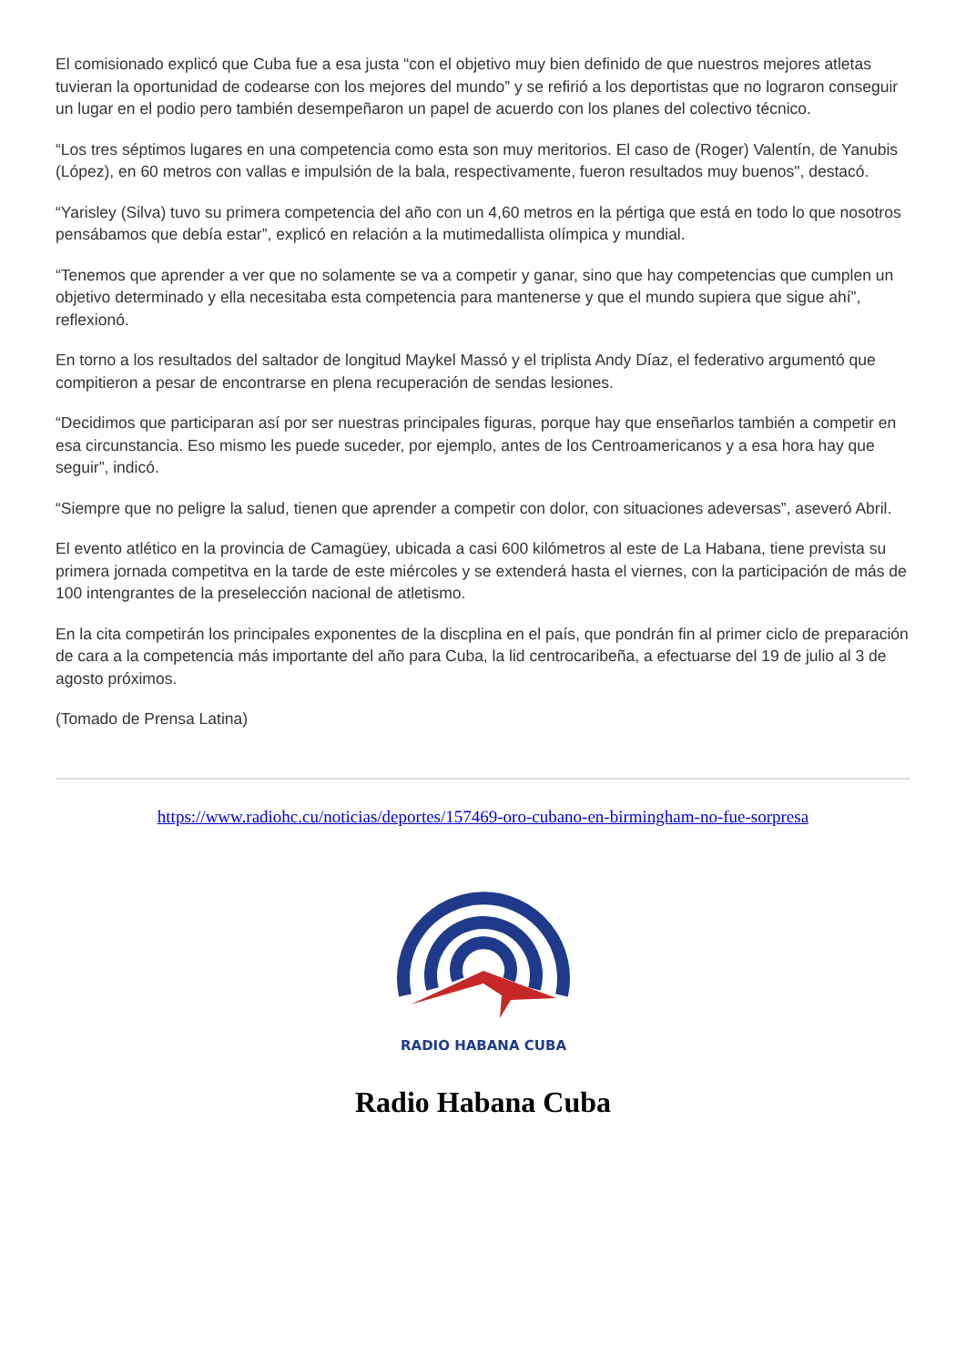El comisionado explicó que Cuba fue a esa justa “con el objetivo muy bien definido de que nuestros mejores atletas tuvieran la oportunidad de codearse con los mejores del mundo” y se refirió a los deportistas que no lograron conseguir un lugar en el podio pero también desempeñaron un papel de acuerdo con los planes del colectivo técnico.
“Los tres séptimos lugares en una competencia como esta son muy meritorios. El caso de (Roger) Valentín, de Yanubis (López), en 60 metros con vallas e impulsión de la bala, respectivamente, fueron resultados muy buenos", destacó.
“Yarisley (Silva) tuvo su primera competencia del año con un 4,60 metros en la pértiga que está en todo lo que nosotros pensábamos que debía estar”, explicó en relación a la mutimedallista olímpica y mundial.
“Tenemos que aprender a ver que no solamente se va a competir y ganar, sino que hay competencias que cumplen un objetivo determinado y ella necesitaba esta competencia para mantenerse y que el mundo supiera que sigue ahí”, reflexionó.
En torno a los resultados del saltador de longitud Maykel Massó y el triplista Andy Díaz, el federativo argumentó que compitieron a pesar de encontrarse en plena recuperación de sendas lesiones.
“Decidimos que participaran así por ser nuestras principales figuras, porque hay que enseñarlos también a competir en esa circunstancia. Eso mismo les puede suceder, por ejemplo, antes de los Centroamericanos y a esa hora hay que seguir”, indicó.
“Siempre que no peligre la salud, tienen que aprender a competir con dolor, con situaciones adeversas”, aseveró Abril.
El evento atlético en la provincia de Camagüey, ubicada a casi 600 kilómetros al este de La Habana, tiene prevista su primera jornada competitva en la tarde de este miércoles y se extenderá hasta el viernes, con la participación de más de 100 intengrantes de la preselección nacional de atletismo.
En la cita competirán los principales exponentes de la discplina en el país, que pondrán fin al primer ciclo de preparación de cara a la competencia más importante del año para Cuba, la lid centrocaribeña, a efectuarse del 19 de julio al 3 de agosto próximos.
(Tomado de Prensa Latina)
https://www.radiohc.cu/noticias/deportes/157469-oro-cubano-en-birmingham-no-fue-sorpresa
RADIO HABANA CUBA
Radio Habana Cuba